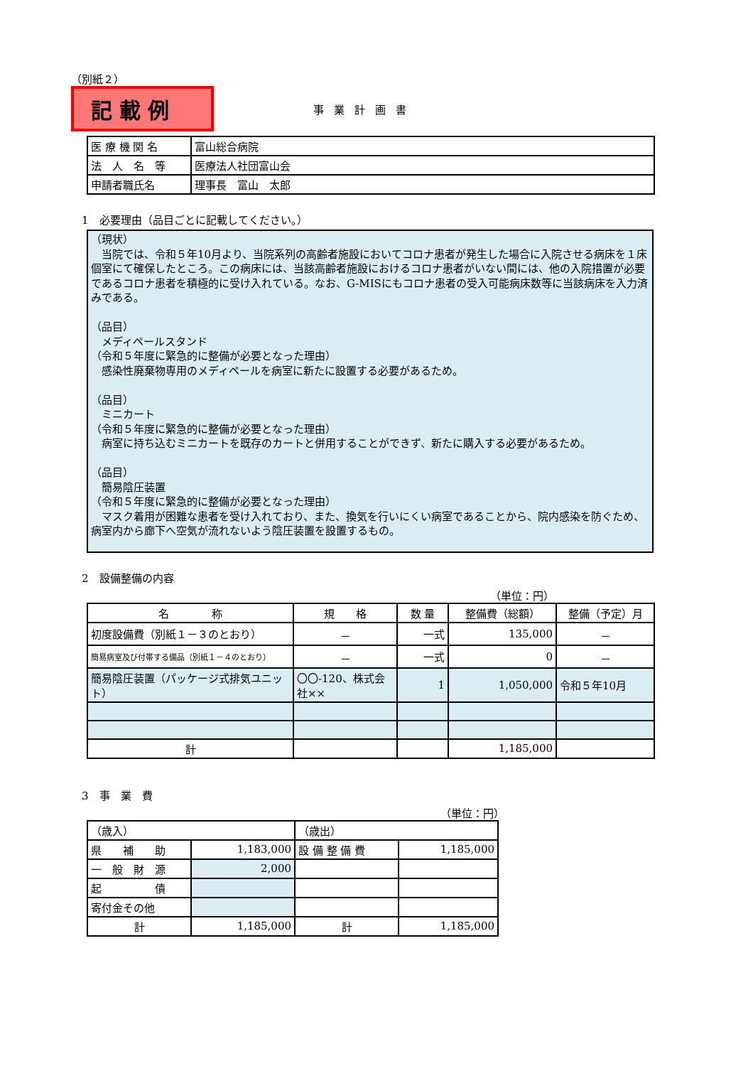（別紙２）
記載例
事業計画書
| 医 療 機 関 名 | 富山総合病院 |
| 法 人 名 等 | 医療法人社団富山会 |
| 申請者職氏名 | 理事長 富山 太郎 |
1　必要理由（品目ごとに記載してください。）
（現状）
　当院では、令和５年10月より、当院系列の高齢者施設においてコロナ患者が発生した場合に入院させる病床を１床個室にて確保したところ。この病床には、当該高齢者施設におけるコロナ患者がいない間には、他の入院措置が必要であるコロナ患者を積極的に受け入れている。なお、G-MISにもコロナ患者の受入可能病床数等に当該病床を入力済みである。
（品目）
　メディペールスタンド
（令和５年度に緊急的に整備が必要となった理由）
　感染性廃棄物専用のメディペールを病室に新たに設置する必要があるため。
（品目）
　ミニカート
（令和５年度に緊急的に整備が必要となった理由）
　病室に持ち込むミニカートを既存のカートと併用することができず、新たに購入する必要があるため。
（品目）
　簡易陰圧装置
（令和５年度に緊急的に整備が必要となった理由）
　マスク着用が困難な患者を受け入れており、また、換気を行いにくい病室であることから、院内感染を防ぐため、病室内から廊下へ空気が流れないよう陰圧装置を設置するもの。
2　設備整備の内容
（単位：円）
| 名 称 | 規 格 | 数 量 | 整備費（総額） | 整備（予定）月 |
| --- | --- | --- | --- | --- |
| 初度設備費（別紙１－３のとおり） | － | 一式 | 135,000 | － |
| 簡易病室及び付帯する備品（別紙１－４のとおり） | － | 一式 | 0 | － |
| 簡易陰圧装置（パッケージ式排気ユニット） | 〇〇-120、株式会社×× | 1 | 1,050,000 | 令和５年10月 |
| 計 | | | 1,185,000 | |
3　事　業　費
（単位：円）
| （歳入） | | （歳出） | |
| 県 補 助 | 1,183,000 | 設 備 整 備 費 | 1,185,000 |
| 一 般 財 源 | 2,000 | | |
| 起 債 | | | |
| 寄付金その他 | | | |
| 計 | 1,185,000 | 計 | 1,185,000 |